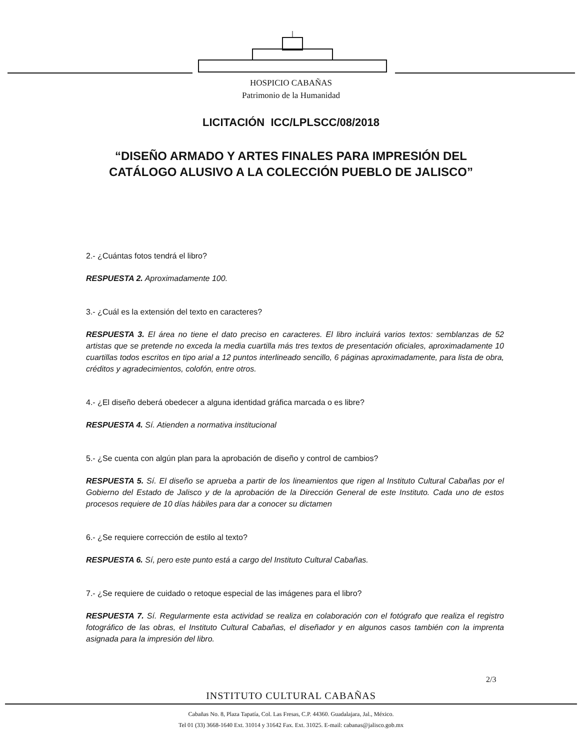HOSPICIO CABAÑAS
Patrimonio de la Humanidad
LICITACIÓN ICC/LPLSCC/08/2018
“DISEÑO ARMADO Y ARTES FINALES PARA IMPRESIÓN DEL
CATÁLOGO ALUSIVO A LA COLECCIÓN PUEBLO DE JALISCO”
2.- ¿Cuántas fotos tendrá el libro?
RESPUESTA 2. Aproximadamente 100.
3.- ¿Cuál es la extensión del texto en caracteres?
RESPUESTA 3. El área no tiene el dato preciso en caracteres. El libro incluirá varios textos: semblanzas de 52 artistas que se pretende no exceda la media cuartilla más tres textos de presentación oficiales, aproximadamente 10 cuartillas todos escritos en tipo arial a 12 puntos interlineado sencillo, 6 páginas aproximadamente, para lista de obra, créditos y agradecimientos, colofón, entre otros.
4.- ¿El diseño deberá obedecer a alguna identidad gráfica marcada o es libre?
RESPUESTA 4. Sí. Atienden a normativa institucional
5.- ¿Se cuenta con algún plan para la aprobación de diseño y control de cambios?
RESPUESTA 5. Sí. El diseño se aprueba a partir de los lineamientos que rigen al Instituto Cultural Cabañas por el Gobierno del Estado de Jalisco y de la aprobación de la Dirección General de este Instituto. Cada uno de estos procesos requiere de 10 días hábiles para dar a conocer su dictamen
6.- ¿Se requiere corrección de estilo al texto?
RESPUESTA 6. Sí, pero este punto está a cargo del Instituto Cultural Cabañas.
7.- ¿Se requiere de cuidado o retoque especial de las imágenes para el libro?
RESPUESTA 7. Sí. Regularmente esta actividad se realiza en colaboración con el fotógrafo que realiza el registro fotográfico de las obras, el Instituto Cultural Cabañas, el diseñador y en algunos casos también con la imprenta asignada para la impresión del libro.
2/3
INSTITUTO CULTURAL CABAÑAS
Cabañas No. 8, Plaza Tapatía, Col. Las Fresas, C.P. 44360. Guadalajara, Jal., México.
Tel 01 (33) 3668-1640 Ext. 31014 y 31642 Fax. Ext. 31025. E-mail: cabanas@jalisco.gob.mx